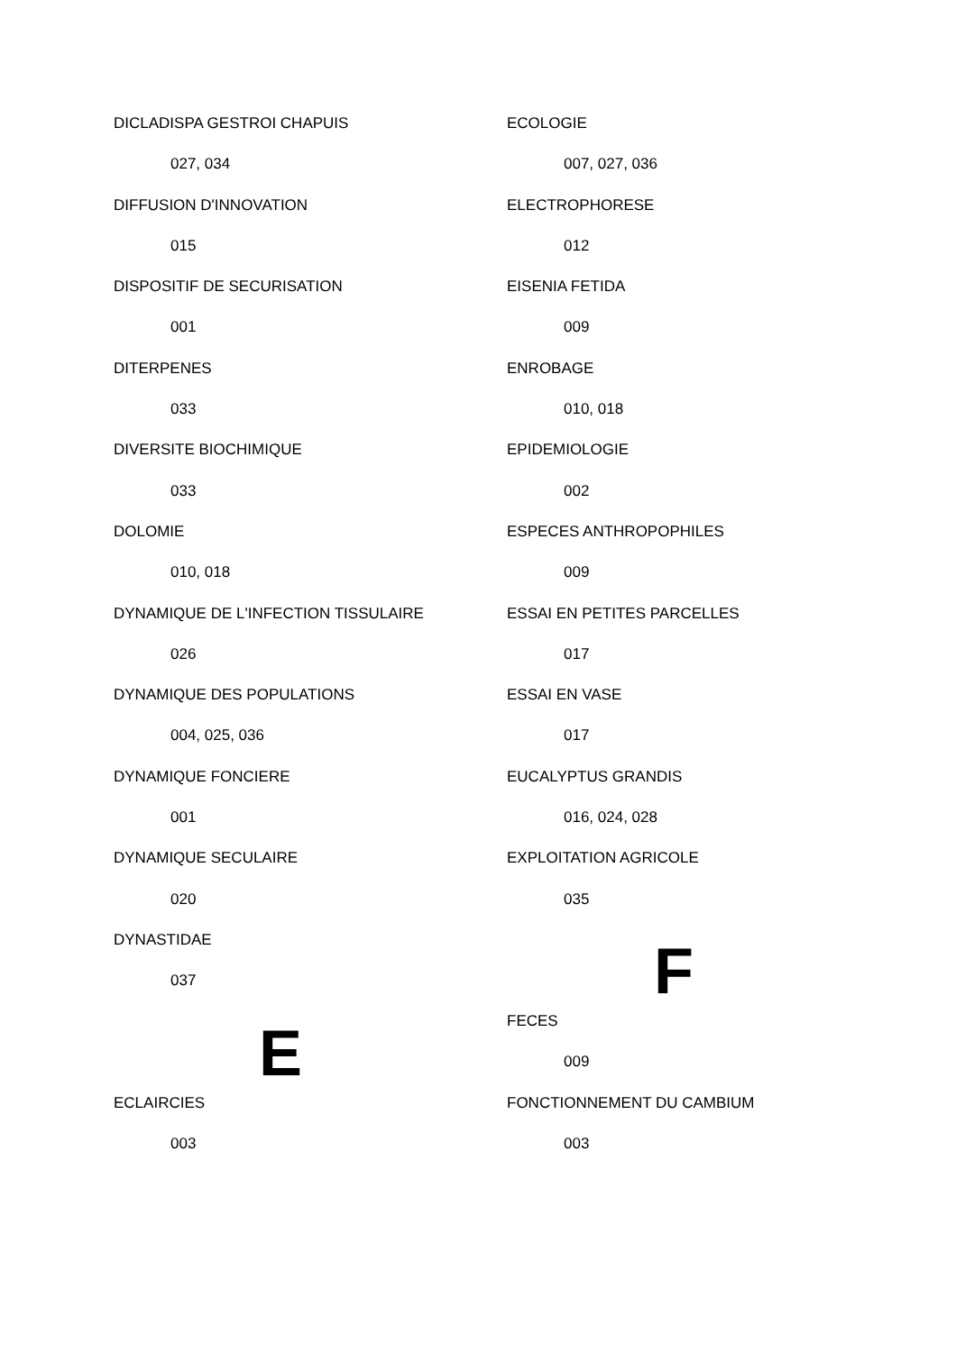DICLADISPA GESTROI CHAPUIS
027, 034
DIFFUSION D'INNOVATION
015
DISPOSITIF DE SECURISATION
001
DITERPENES
033
DIVERSITE BIOCHIMIQUE
033
DOLOMIE
010, 018
DYNAMIQUE DE L'INFECTION TISSULAIRE
026
DYNAMIQUE DES POPULATIONS
004, 025, 036
DYNAMIQUE FONCIERE
001
DYNAMIQUE SECULAIRE
020
DYNASTIDAE
037
E
ECLAIRCIES
003
ECOLOGIE
007, 027, 036
ELECTROPHORESE
012
EISENIA FETIDA
009
ENROBAGE
010, 018
EPIDEMIOLOGIE
002
ESPECES ANTHROPOPHILES
009
ESSAI EN PETITES PARCELLES
017
ESSAI EN VASE
017
EUCALYPTUS GRANDIS
016, 024, 028
EXPLOITATION AGRICOLE
035
F
FECES
009
FONCTIONNEMENT DU CAMBIUM
003